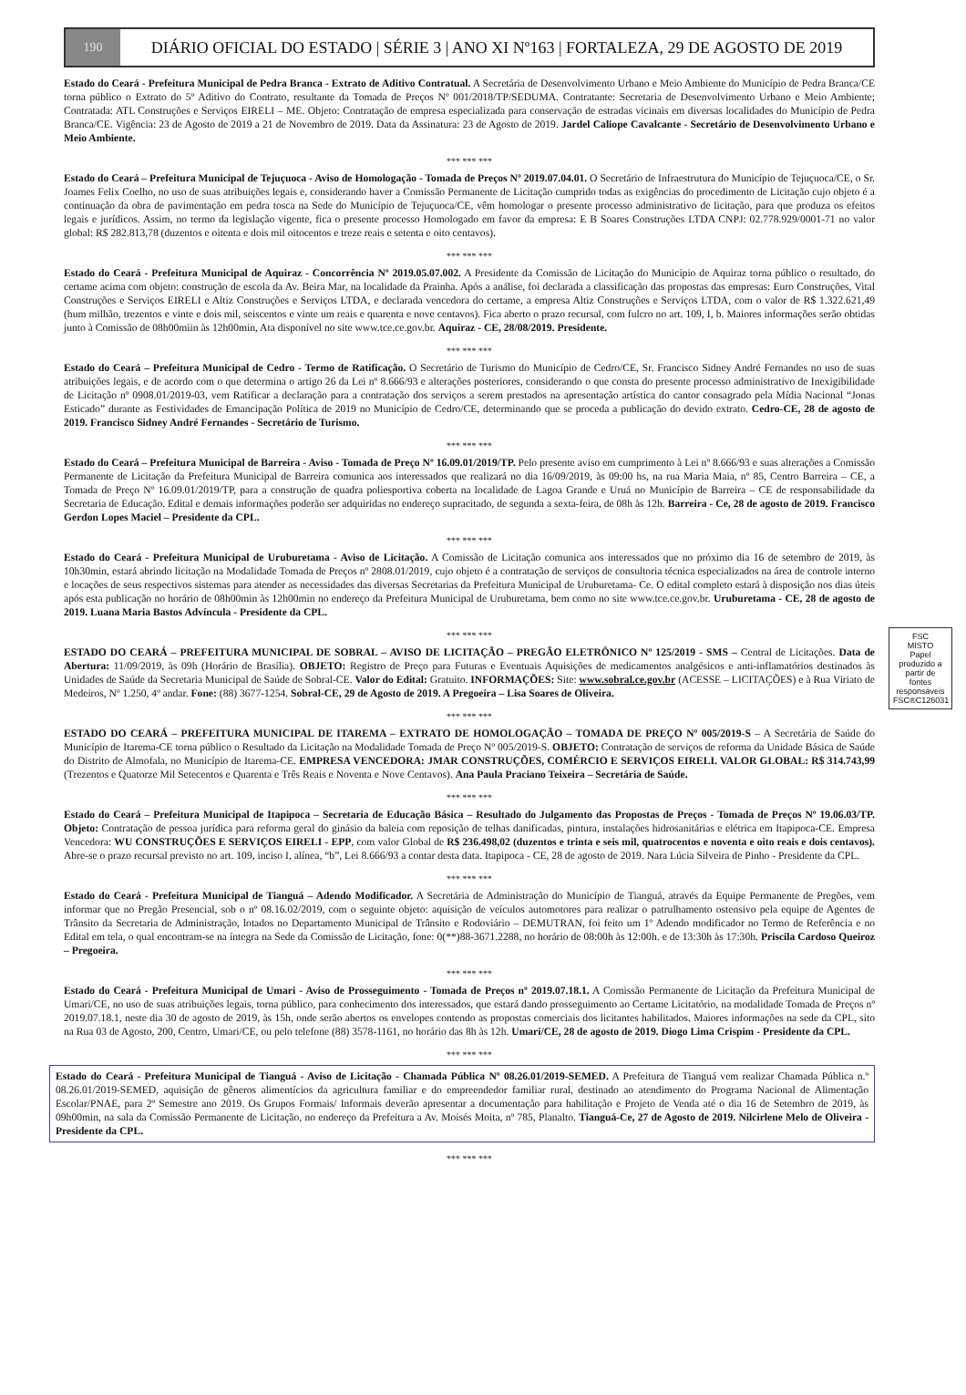190
DIÁRIO OFICIAL DO ESTADO | SÉRIE 3 | ANO XI Nº163 | FORTALEZA, 29 DE AGOSTO DE 2019
Estado do Ceará - Prefeitura Municipal de Pedra Branca - Extrato de Aditivo Contratual. A Secretária de Desenvolvimento Urbano e Meio Ambiente do Município de Pedra Branca/CE torna público o Extrato do 5º Aditivo do Contrato, resultante da Tomada de Preços Nº 001/2018/TP/SEDUMA. Contratante: Secretaria de Desenvolvimento Urbano e Meio Ambiente; Contratada: ATL Construções e Serviços EIRELI – ME. Objeto: Contratação de empresa especializada para conservação de estradas vicinais em diversas localidades do Município de Pedra Branca/CE. Vigência: 23 de Agosto de 2019 a 21 de Novembro de 2019. Data da Assinatura: 23 de Agosto de 2019. Jardel Caliope Cavalcante - Secretário de Desenvolvimento Urbano e Meio Ambiente.
*** *** ***
Estado do Ceará – Prefeitura Municipal de Tejuçuoca - Aviso de Homologação - Tomada de Preços Nº 2019.07.04.01. O Secretário de Infraestrutura do Município de Tejuçuoca/CE, o Sr. Joames Felix Coelho, no uso de suas atribuições legais e, considerando haver a Comissão Permanente de Licitação cumprido todas as exigências do procedimento de Licitação cujo objeto é a continuação da obra de pavimentação em pedra tosca na Sede do Município de Tejuçuoca/CE, vêm homologar o presente processo administrativo de licitação, para que produza os efeitos legais e jurídicos. Assim, no termo da legislação vigente, fica o presente processo Homologado em favor da empresa: E B Soares Construções LTDA CNPJ: 02.778.929/0001-71 no valor global: R$ 282.813,78 (duzentos e oitenta e dois mil oitocentos e treze reais e setenta e oito centavos).
*** *** ***
Estado do Ceará - Prefeitura Municipal de Aquiraz - Concorrência Nº 2019.05.07.002. A Presidente da Comissão de Licitação do Município de Aquiraz torna público o resultado, do certame acima com objeto: construção de escola da Av. Beira Mar, na localidade da Prainha. Após a análise, foi declarada a classificação das propostas das empresas: Euro Construções, Vital Construções e Serviços EIRELI e Altiz Construções e Serviços LTDA, e declarada vencedora do certame, a empresa Altiz Construções e Serviços LTDA, com o valor de R$ 1.322.621,49 (hum milhão, trezentos e vinte e dois mil, seiscentos e vinte um reais e quarenta e nove centavos). Fica aberto o prazo recursal, com fulcro no art. 109, I, b. Maiores informações serão obtidas junto à Comissão de 08h00miin às 12h00min, Ata disponível no site www.tce.ce.gov.br. Aquiraz - CE, 28/08/2019. Presidente.
*** *** ***
Estado do Ceará – Prefeitura Municipal de Cedro - Termo de Ratificação. O Secretário de Turismo do Município de Cedro/CE, Sr. Francisco Sidney André Fernandes no uso de suas atribuições legais, e de acordo com o que determina o artigo 26 da Lei nº 8.666/93 e alterações posteriores, considerando o que consta do presente processo administrativo de Inexigibilidade de Licitação nº 0908.01/2019-03, vem Ratificar a declaração para a contratação dos serviços a serem prestados na apresentação artística do cantor consagrado pela Mídia Nacional “Jonas Esticado” durante as Festividades de Emancipação Política de 2019 no Município de Cedro/CE, determinando que se proceda a publicação do devido extrato. Cedro-CE, 28 de agosto de 2019. Francisco Sidney André Fernandes - Secretário de Turismo.
*** *** ***
Estado do Ceará – Prefeitura Municipal de Barreira - Aviso - Tomada de Preço Nº 16.09.01/2019/TP. Pelo presente aviso em cumprimento à Lei nº 8.666/93 e suas alterações a Comissão Permanente de Licitação da Prefeitura Municipal de Barreira comunica aos interessados que realizará no dia 16/09/2019, às 09:00 hs, na rua Maria Maia, nº 85, Centro Barreira – CE, a Tomada de Preço Nº 16.09.01/2019/TP, para a construção de quadra poliesportiva coberta na localidade de Lagoa Grande e Uruá no Município de Barreira – CE de responsabilidade da Secretaria de Educação. Edital e demais informações poderão ser adquiridas no endereço supracitado, de segunda a sexta-feira, de 08h às 12h. Barreira - Ce, 28 de agosto de 2019. Francisco Gerdon Lopes Maciel – Presidente da CPL.
*** *** ***
Estado do Ceará - Prefeitura Municipal de Uruburetama - Aviso de Licitação. A Comissão de Licitação comunica aos interessados que no próximo dia 16 de setembro de 2019, às 10h30min, estará abrindo licitação na Modalidade Tomada de Preços nº 2808.01/2019, cujo objeto é a contratação de serviços de consultoria técnica especializados na área de controle interno e locações de seus respectivos sistemas para atender as necessidades das diversas Secretarias da Prefeitura Municipal de Uruburetama- Ce. O edital completo estará à disposição nos dias úteis após esta publicação no horário de 08h00min às 12h00min no endereço da Prefeitura Municipal de Uruburetama, bem como no site www.tce.ce.gov.br. Uruburetama - CE, 28 de agosto de 2019. Luana Maria Bastos Advíncula - Presidente da CPL.
*** *** ***
ESTADO DO CEARÁ – PREFEITURA MUNICIPAL DE SOBRAL – AVISO DE LICITAÇÃO – PREGÃO ELETRÔNICO Nº 125/2019 - SMS – Central de Licitações. Data de Abertura: 11/09/2019, às 09h (Horário de Brasília). OBJETO: Registro de Preço para Futuras e Eventuais Aquisições de medicamentos analgésicos e anti-inflamatórios destinados às Unidades de Saúde da Secretaria Municipal de Saúde de Sobral-CE. Valor do Edital: Gratuito. INFORMAÇÕES: Site: www.sobral.ce.gov.br (ACESSE – LICITAÇÕES) e à Rua Viriato de Medeiros, Nº 1.250, 4º andar. Fone: (88) 3677-1254. Sobral-CE, 29 de Agosto de 2019. A Pregoeira – Lisa Soares de Oliveira.
*** *** ***
ESTADO DO CEARÁ – PREFEITURA MUNICIPAL DE ITAREMA – EXTRATO DE HOMOLOGAÇÃO – TOMADA DE PREÇO Nº 005/2019-S – A Secretária de Saúde do Município de Itarema-CE torna público o Resultado da Licitação na Modalidade Tomada de Preço Nº 005/2019-S. OBJETO: Contratação de serviços de reforma da Unidade Básica de Saúde do Distrito de Almofala, no Município de Itarema-CE. EMPRESA VENCEDORA: JMAR CONSTRUÇÕES, COMÉRCIO E SERVIÇOS EIRELI. VALOR GLOBAL: R$ 314.743,99 (Trezentos e Quatorze Mil Setecentos e Quarenta e Três Reais e Noventa e Nove Centavos). Ana Paula Praciano Teixeira – Secretária de Saúde.
*** *** ***
Estado do Ceará – Prefeitura Municipal de Itapipoca – Secretaria de Educação Básica – Resultado do Julgamento das Propostas de Preços - Tomada de Preços Nº 19.06.03/TP. Objeto: Contratação de pessoa jurídica para reforma geral do ginásio da baleia com reposição de telhas danificadas, pintura, instalações hidrosanitárias e elétrica em Itapipoca-CE. Empresa Vencedora: WU CONSTRUÇÕES E SERVIÇOS EIRELI - EPP, com valor Global de R$ 236.498,02 (duzentos e trinta e seis mil, quatrocentos e noventa e oito reais e dois centavos). Abre-se o prazo recursal previsto no art. 109, inciso I, alínea, “b”, Lei 8.666/93 a contar desta data. Itapipoca - CE, 28 de agosto de 2019. Nara Lúcia Silveira de Pinho - Presidente da CPL.
*** *** ***
Estado do Ceará - Prefeitura Municipal de Tianguá – Adendo Modificador. A Secretária de Administração do Município de Tianguá, através da Equipe Permanente de Pregões, vem informar que no Pregão Presencial, sob o nº 08.16.02/2019, com o seguinte objeto: aquisição de veículos automotores para realizar o patrulhamento ostensivo pela equipe de Agentes de Trânsito da Secretaria de Administração, lotados no Departamento Municipal de Trânsito e Rodoviário – DEMUTRAN, foi feito um 1º Adendo modificador no Termo de Referência e no Edital em tela, o qual encontram-se na íntegra na Sede da Comissão de Licitação, fone: 0(**)88-3671.2288, no horário de 08:00h às 12:00h. e de 13:30h às 17:30h. Priscila Cardoso Queiroz – Pregoeira.
*** *** ***
Estado do Ceará - Prefeitura Municipal de Umari - Aviso de Prosseguimento - Tomada de Preços nº 2019.07.18.1. A Comissão Permanente de Licitação da Prefeitura Municipal de Umari/CE, no uso de suas atribuições legais, torna público, para conhecimento dos interessados, que estará dando prosseguimento ao Certame Licitatório, na modalidade Tomada de Preços nº 2019.07.18.1, neste dia 30 de agosto de 2019, às 15h, onde serão abertos os envelopes contendo as propostas comerciais dos licitantes habilitados. Maiores informações na sede da CPL, sito na Rua 03 de Agosto, 200, Centro, Umari/CE, ou pelo telefone (88) 3578-1161, no horário das 8h às 12h. Umari/CE, 28 de agosto de 2019. Diogo Lima Crispim - Presidente da CPL.
*** *** ***
Estado do Ceará - Prefeitura Municipal de Tianguá - Aviso de Licitação - Chamada Pública Nº 08.26.01/2019-SEMED. A Prefeitura de Tianguá vem realizar Chamada Pública n.º 08.26.01/2019-SEMED, aquisição de gêneros alimentícios da agricultura familiar e do empreendedor familiar rural, destinado ao atendimento do Programa Nacional de Alimentação Escolar/PNAE, para 2º Semestre ano 2019. Os Grupos Formais/ Informais deverão apresentar a documentação para habilitação e Projeto de Venda até o dia 16 de Setembro de 2019, às 09h00min, na sala da Comissão Permanente de Licitação, no endereço da Prefeitura a Av. Moisés Moita, nº 785, Planalto. Tianguá-Ce, 27 de Agosto de 2019. Nilcirlene Melo de Oliveira - Presidente da CPL.
*** *** ***
FSC
MISTO
Papel produzido a partir de fontes responsáveis
FSC®C126031